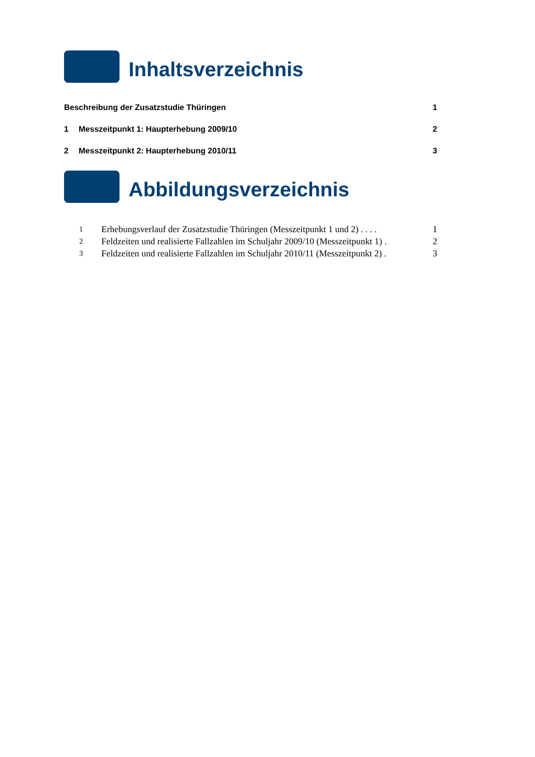Inhaltsverzeichnis
Beschreibung der Zusatzstudie Thüringen 1
1 Messzeitpunkt 1: Haupterhebung 2009/10 2
2 Messzeitpunkt 2: Haupterhebung 2010/11 3
Abbildungsverzeichnis
1 Erhebungsverlauf der Zusatzstudie Thüringen (Messzeitpunkt 1 und 2) . . . . 1
2 Feldzeiten und realisierte Fallzahlen im Schuljahr 2009/10 (Messzeitpunkt 1) . 2
3 Feldzeiten und realisierte Fallzahlen im Schuljahr 2010/11 (Messzeitpunkt 2) . 3